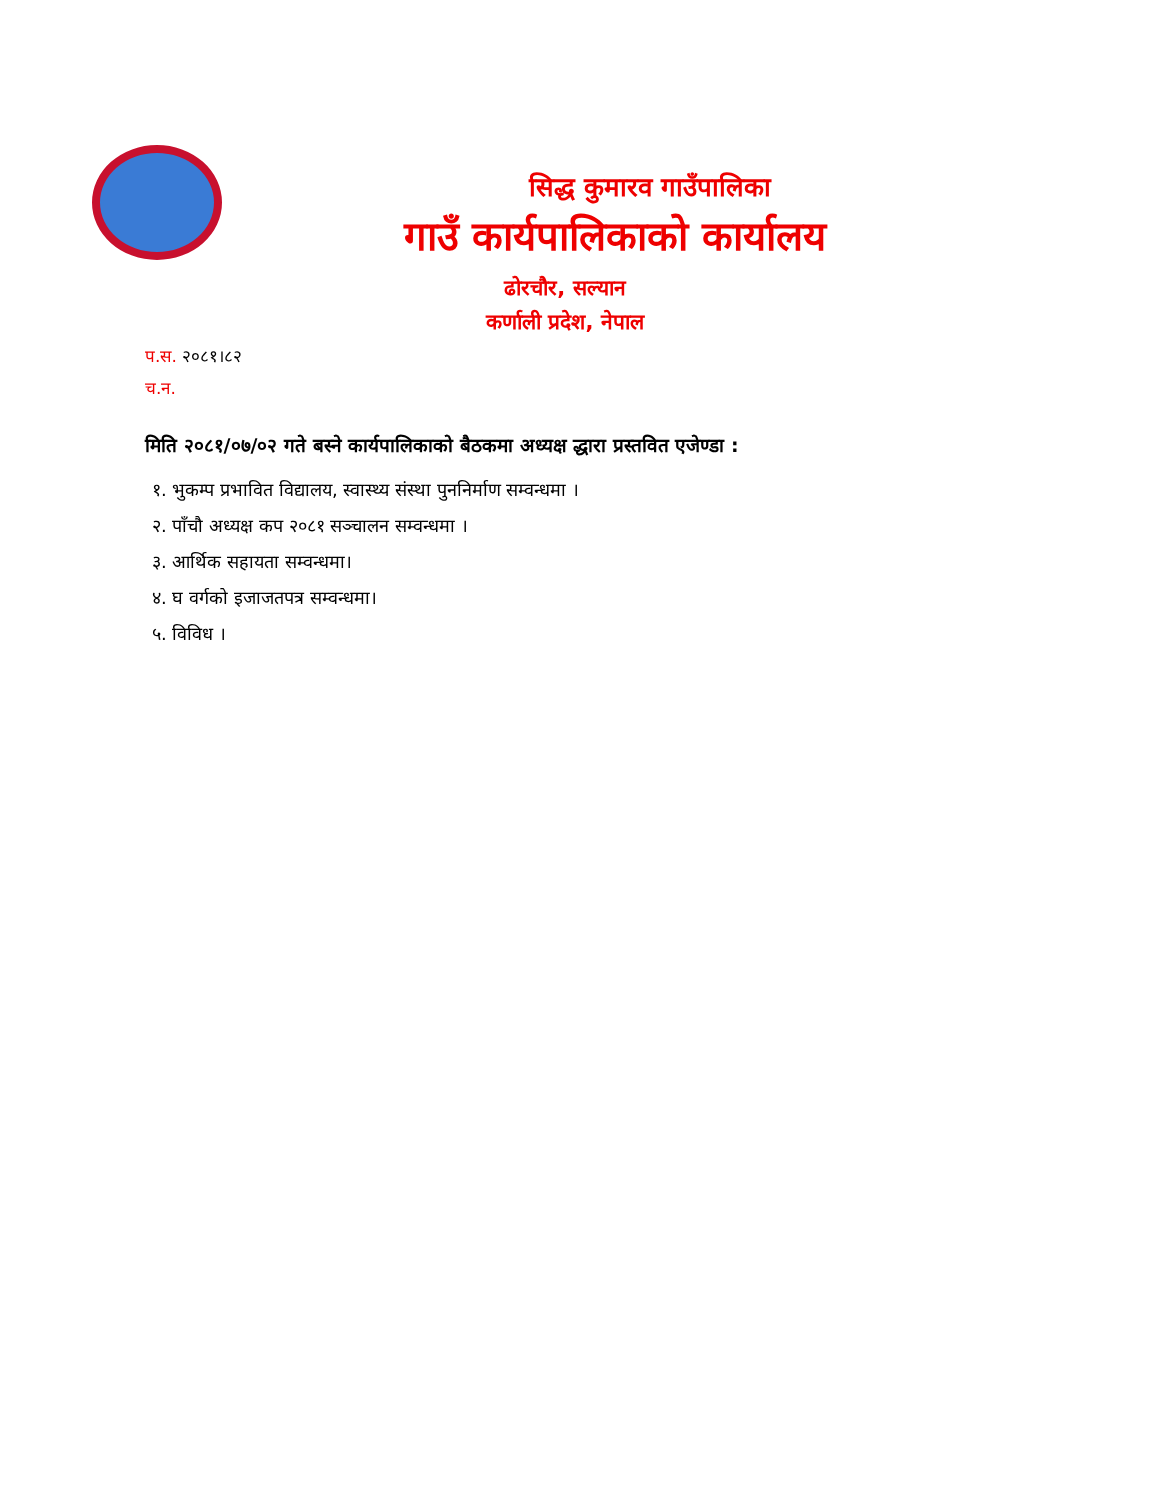सिद्ध कुमारव गाउँपालिका
गाउँ कार्यपालिकाको कार्यालय
ढोरचौर, सल्यान
कर्णाली प्रदेश, नेपाल
प.स. २०८१।८२
च.न.
मिति २०८१/०७/०२ गते बस्ने कार्यपालिकाको बैठकमा अध्यक्ष द्धारा प्रस्तवित एजेण्डा :
१. भुकम्प प्रभावित विद्यालय, स्वास्थ्य संस्था पुननिर्माण सम्वन्धमा ।
२. पाँचौ अध्यक्ष कप २०८१ सञ्चालन सम्वन्धमा ।
३. आर्थिक सहायता सम्वन्धमा।
४. घ वर्गको इजाजतपत्र सम्वन्धमा।
५. विविध ।